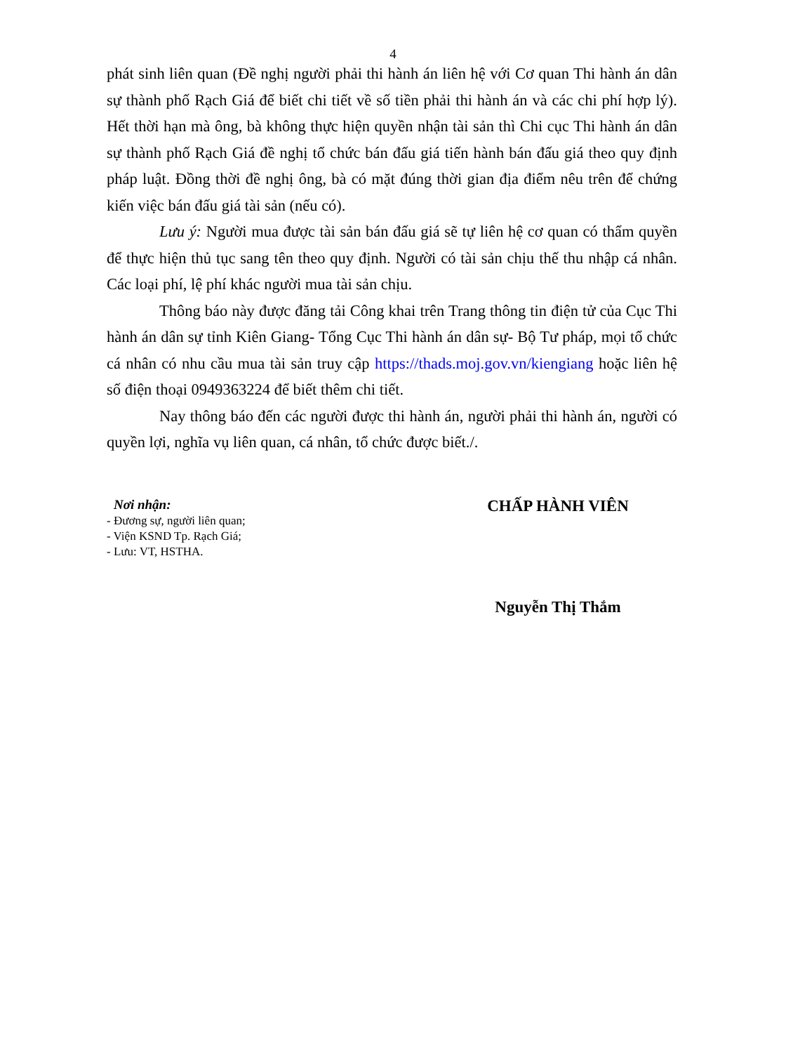4
phát sinh liên quan (Đề nghị người phải thi hành án liên hệ với Cơ quan Thi hành án dân sự thành phố Rạch Giá để biết chi tiết về số tiền phải thi hành án và các chi phí hợp lý). Hết thời hạn mà ông, bà không thực hiện quyền nhận tài sản thì Chi cục Thi hành án dân sự thành phố Rạch Giá đề nghị tổ chức bán đấu giá tiến hành bán đấu giá theo quy định pháp luật. Đồng thời đề nghị ông, bà có mặt đúng thời gian địa điểm nêu trên để chứng kiến việc bán đấu giá tài sản (nếu có).
Lưu ý: Người mua được tài sản bán đấu giá sẽ tự liên hệ cơ quan có thẩm quyền để thực hiện thủ tục sang tên theo quy định. Người có tài sản chịu thế thu nhập cá nhân. Các loại phí, lệ phí khác người mua tài sản chịu.
Thông báo này được đăng tải Công khai trên Trang thông tin điện tử của Cục Thi hành án dân sự tỉnh Kiên Giang- Tổng Cục Thi hành án dân sự- Bộ Tư pháp, mọi tổ chức cá nhân có nhu cầu mua tài sản truy cập https://thads.moj.gov.vn/kiengiang hoặc liên hệ số điện thoại 0949363224 để biết thêm chi tiết.
Nay thông báo đến các người được thi hành án, người phải thi hành án, người có quyền lợi, nghĩa vụ liên quan, cá nhân, tổ chức được biết./.
Nơi nhận:
- Đương sự, người liên quan;
- Viện KSND Tp. Rạch Giá;
- Lưu: VT, HSTHA.
CHẤP HÀNH VIÊN
Nguyễn Thị Thắm